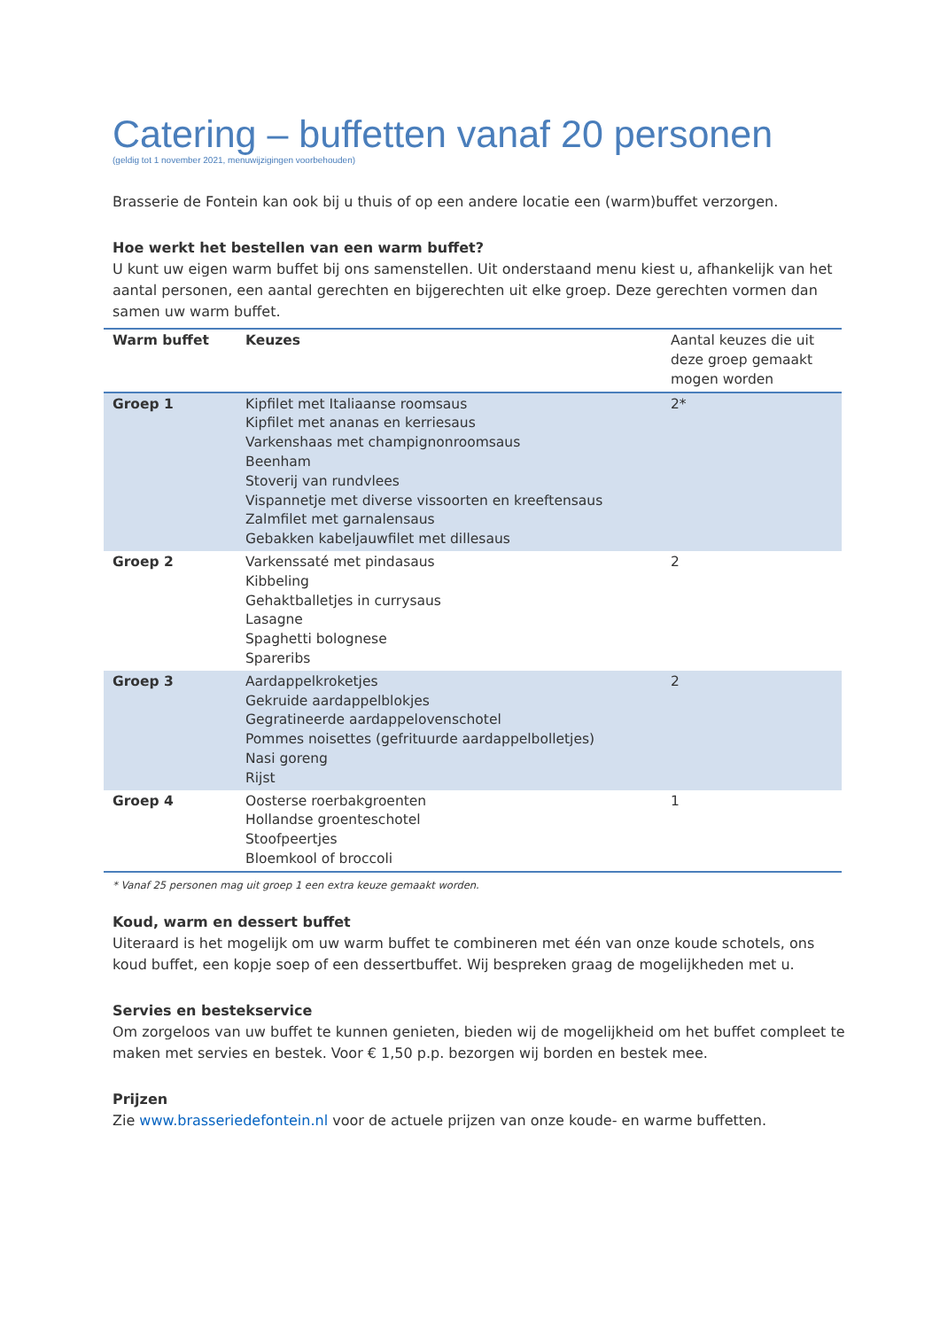Catering – buffetten vanaf 20 personen
(geldig tot 1 november 2021, menuwijzigingen voorbehouden)
Brasserie de Fontein kan ook bij u thuis of op een andere locatie een (warm)buffet verzorgen.
Hoe werkt het bestellen van een warm buffet?
U kunt uw eigen warm buffet bij ons samenstellen. Uit onderstaand menu kiest u, afhankelijk van het aantal personen, een aantal gerechten en bijgerechten uit elke groep. Deze gerechten vormen dan samen uw warm buffet.
| Warm buffet | Keuzes | Aantal keuzes die uit deze groep gemaakt mogen worden |
| --- | --- | --- |
| Groep 1 | Kipfilet met Italiaanse roomsaus Kipfilet met ananas en kerriesaus Varkenshaas met champignonroomsaus Beenham Stoverij van rundvlees Vispannetje met diverse vissoorten en kreeftensaus Zalmfilet met garnalensaus Gebakken kabeljauwfilet met dillesaus | 2* |
| Groep 2 | Varkenssaté met pindasaus Kibbeling Gehaktballetjes in currysaus Lasagne Spaghetti bolognese Spareribs | 2 |
| Groep 3 | Aardappelkroketjes Gekruide aardappelblokjes Gegratineerde aardappelovenschotel Pommes noisettes (gefrituurde aardappelbolletjes) Nasi goreng Rijst | 2 |
| Groep 4 | Oosterse roerbakgroenten Hollandse groenteschotel Stoofpeertjes Bloemkool of broccoli | 1 |
* Vanaf 25 personen mag uit groep 1 een extra keuze gemaakt worden.
Koud, warm en dessert buffet
Uiteraard is het mogelijk om uw warm buffet te combineren met één van onze koude schotels, ons koud buffet, een kopje soep of een dessertbuffet. Wij bespreken graag de mogelijkheden met u.
Servies en bestekservice
Om zorgeloos van uw buffet te kunnen genieten, bieden wij de mogelijkheid om het buffet compleet te maken met servies en bestek. Voor € 1,50 p.p. bezorgen wij borden en bestek mee.
Prijzen
Zie www.brasseriedefontein.nl voor de actuele prijzen van onze koude- en warme buffetten.